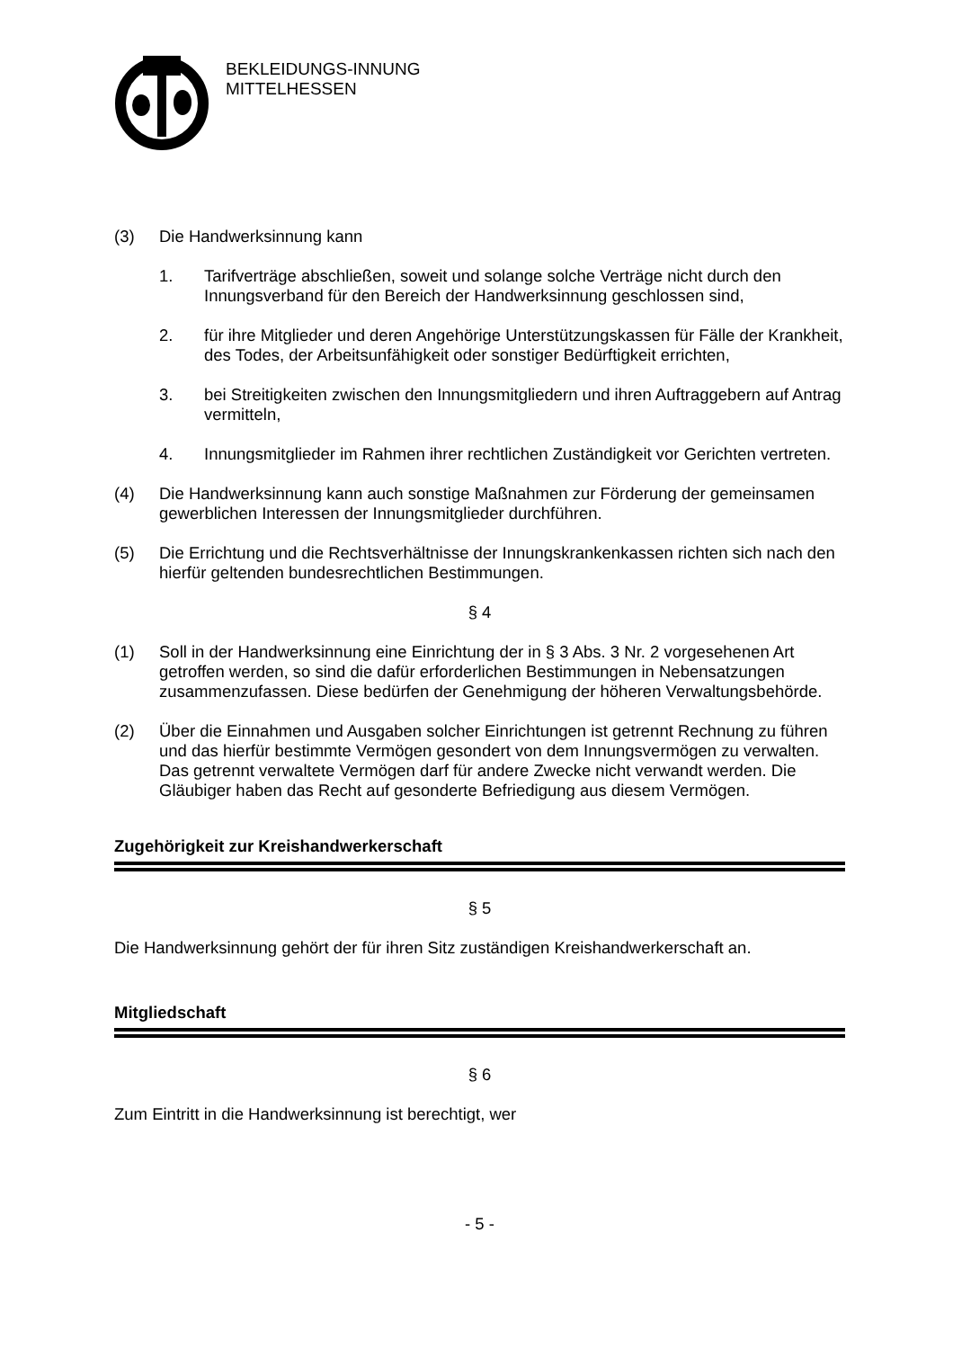BEKLEIDUNGS-INNUNG
MITTELHESSEN
(3) Die Handwerksinnung kann
1. Tarifverträge abschließen, soweit und solange solche Verträge nicht durch den Innungsverband für den Bereich der Handwerksinnung geschlossen sind,
2. für ihre Mitglieder und deren Angehörige Unterstützungskassen für Fälle der Krankheit, des Todes, der Arbeitsunfähigkeit oder sonstiger Bedürftigkeit errichten,
3. bei Streitigkeiten zwischen den Innungsmitgliedern und ihren Auftraggebern auf Antrag vermitteln,
4. Innungsmitglieder im Rahmen ihrer rechtlichen Zuständigkeit vor Gerichten vertreten.
(4) Die Handwerksinnung kann auch sonstige Maßnahmen zur Förderung der gemeinsamen gewerblichen Interessen der Innungsmitglieder durchführen.
(5) Die Errichtung und die Rechtsverhältnisse der Innungskrankenkassen richten sich nach den hierfür geltenden bundesrechtlichen Bestimmungen.
§ 4
(1) Soll in der Handwerksinnung eine Einrichtung der in § 3 Abs. 3 Nr. 2 vorgesehenen Art getroffen werden, so sind die dafür erforderlichen Bestimmungen in Nebensatzungen zusammenzufassen. Diese bedürfen der Genehmigung der höheren Verwaltungsbehörde.
(2) Über die Einnahmen und Ausgaben solcher Einrichtungen ist getrennt Rechnung zu führen und das hierfür bestimmte Vermögen gesondert von dem Innungsvermögen zu verwalten. Das getrennt verwaltete Vermögen darf für andere Zwecke nicht verwandt werden. Die Gläubiger haben das Recht auf gesonderte Befriedigung aus diesem Vermögen.
Zugehörigkeit zur Kreishandwerkerschaft
§ 5
Die Handwerksinnung gehört der für ihren Sitz zuständigen Kreishandwerkerschaft an.
Mitgliedschaft
§ 6
Zum Eintritt in die Handwerksinnung ist berechtigt, wer
- 5 -